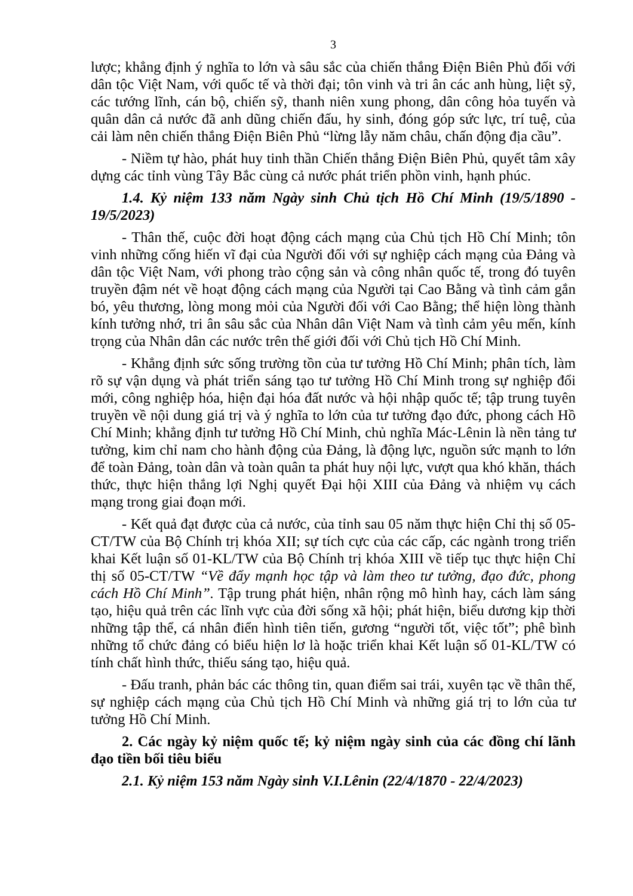3
lược; khẳng định ý nghĩa to lớn và sâu sắc của chiến thắng Điện Biên Phủ đối với dân tộc Việt Nam, với quốc tế và thời đại; tôn vinh và tri ân các anh hùng, liệt sỹ, các tướng lĩnh, cán bộ, chiến sỹ, thanh niên xung phong, dân công hỏa tuyến và quân dân cả nước đã anh dũng chiến đấu, hy sinh, đóng góp sức lực, trí tuệ, của cải làm nên chiến thắng Điện Biên Phủ “lừng lẫy năm châu, chấn động địa cầu”.
- Niềm tự hào, phát huy tinh thần Chiến thắng Điện Biên Phủ, quyết tâm xây dựng các tỉnh vùng Tây Bắc cùng cả nước phát triển phồn vinh, hạnh phúc.
1.4. Kỷ niệm 133 năm Ngày sinh Chủ tịch Hồ Chí Minh (19/5/1890 - 19/5/2023)
- Thân thế, cuộc đời hoạt động cách mạng của Chủ tịch Hồ Chí Minh; tôn vinh những cống hiến vĩ đại của Người đối với sự nghiệp cách mạng của Đảng và dân tộc Việt Nam, với phong trào cộng sản và công nhân quốc tế, trong đó tuyên truyền đậm nét về hoạt động cách mạng của Người tại Cao Bằng và tình cảm gắn bó, yêu thương, lòng mong mỏi của Người đối với Cao Bằng; thể hiện lòng thành kính tưởng nhớ, tri ân sâu sắc của Nhân dân Việt Nam và tình cảm yêu mến, kính trọng của Nhân dân các nước trên thế giới đối với Chủ tịch Hồ Chí Minh.
- Khẳng định sức sống trường tồn của tư tưởng Hồ Chí Minh; phân tích, làm rõ sự vận dụng và phát triển sáng tạo tư tưởng Hồ Chí Minh trong sự nghiệp đổi mới, công nghiệp hóa, hiện đại hóa đất nước và hội nhập quốc tế; tập trung tuyên truyền về nội dung giá trị và ý nghĩa to lớn của tư tưởng đạo đức, phong cách Hồ Chí Minh; khẳng định tư tưởng Hồ Chí Minh, chủ nghĩa Mác-Lênin là nền tảng tư tưởng, kim chỉ nam cho hành động của Đảng, là động lực, nguồn sức mạnh to lớn để toàn Đảng, toàn dân và toàn quân ta phát huy nội lực, vượt qua khó khăn, thách thức, thực hiện thắng lợi Nghị quyết Đại hội XIII của Đảng và nhiệm vụ cách mạng trong giai đoạn mới.
- Kết quả đạt được của cả nước, của tỉnh sau 05 năm thực hiện Chỉ thị số 05-CT/TW của Bộ Chính trị khóa XII; sự tích cực của các cấp, các ngành trong triển khai Kết luận số 01-KL/TW của Bộ Chính trị khóa XIII về tiếp tục thực hiện Chỉ thị số 05-CT/TW “Về đẩy mạnh học tập và làm theo tư tưởng, đạo đức, phong cách Hồ Chí Minh”. Tập trung phát hiện, nhân rộng mô hình hay, cách làm sáng tạo, hiệu quả trên các lĩnh vực của đời sống xã hội; phát hiện, biểu dương kịp thời những tập thể, cá nhân điển hình tiên tiến, gương “người tốt, việc tốt”; phê bình những tổ chức đảng có biểu hiện lơ là hoặc triển khai Kết luận số 01-KL/TW có tính chất hình thức, thiếu sáng tạo, hiệu quả.
- Đấu tranh, phản bác các thông tin, quan điểm sai trái, xuyên tạc về thân thế, sự nghiệp cách mạng của Chủ tịch Hồ Chí Minh và những giá trị to lớn của tư tưởng Hồ Chí Minh.
2. Các ngày kỷ niệm quốc tế; kỷ niệm ngày sinh của các đồng chí lãnh đạo tiền bối tiêu biểu
2.1. Kỷ niệm 153 năm Ngày sinh V.I.Lênin (22/4/1870 - 22/4/2023)